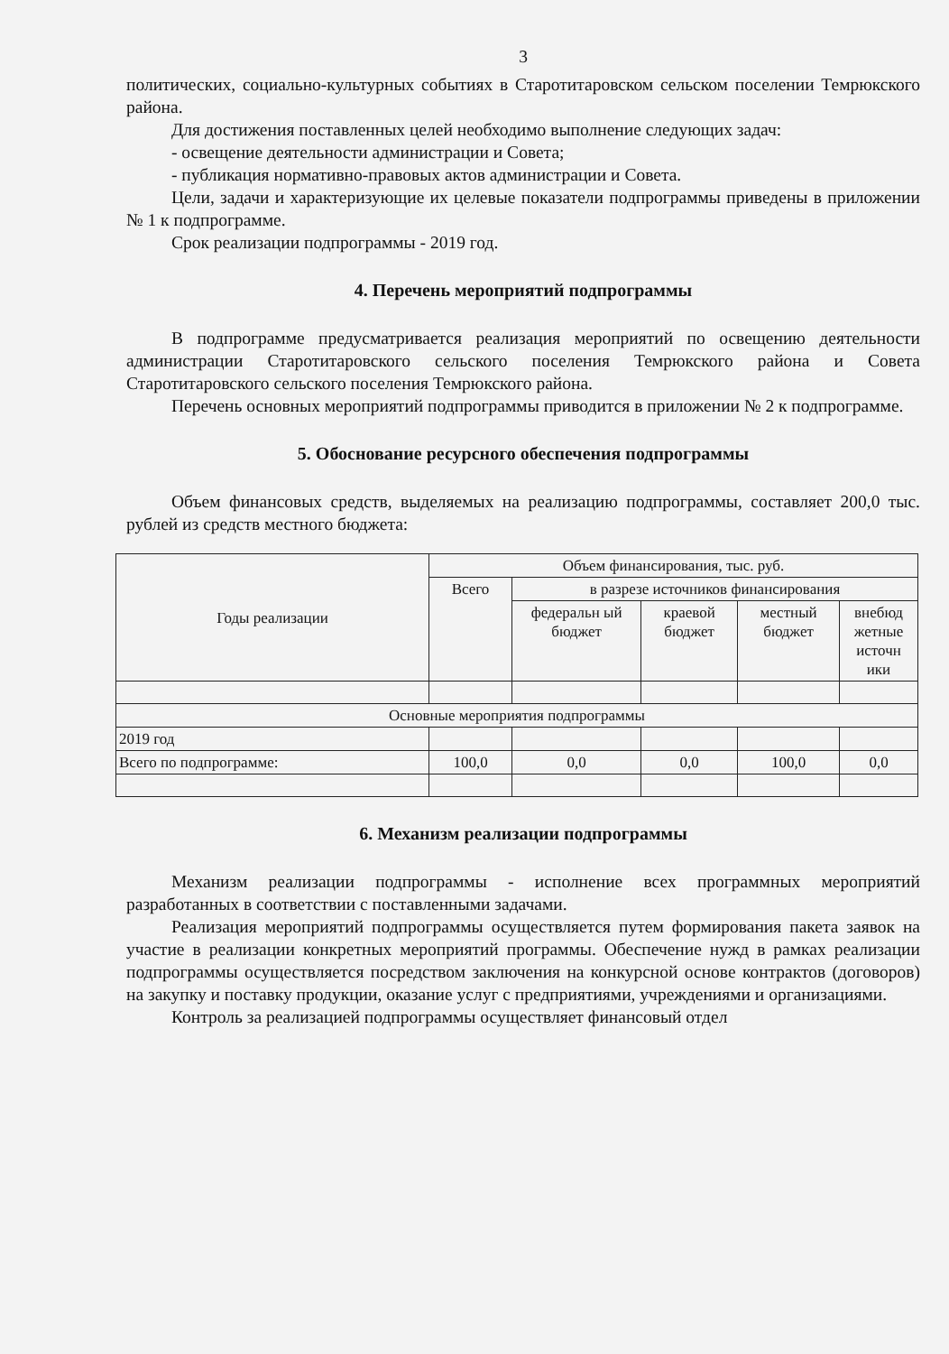3
политических, социально-культурных событиях в Старотитаровском сельском поселении Темрюкского района.
Для достижения поставленных целей необходимо выполнение следующих задач:
- освещение деятельности администрации и Совета;
- публикация нормативно-правовых актов администрации и Совета.
Цели, задачи и характеризующие их целевые показатели подпрограммы приведены в приложении № 1 к подпрограмме.
Срок реализации подпрограммы - 2019 год.
4. Перечень мероприятий подпрограммы
В подпрограмме предусматривается реализация мероприятий по освещению деятельности администрации Старотитаровского сельского поселения Темрюкского района и Совета Старотитаровского сельского поселения Темрюкского района.
Перечень основных мероприятий подпрограммы приводится в приложении № 2 к подпрограмме.
5. Обоснование ресурсного обеспечения подпрограммы
Объем финансовых средств, выделяемых на реализацию подпрограммы, составляет 200,0 тыс. рублей из средств местного бюджета:
| Годы реализации | Объем финансирования, тыс. руб. | | | | |
| --- | --- | --- | --- | --- | --- |
| | Всего | в разрезе источников финансирования | | | |
| | | федеральн ый бюджет | краевой бюджет | местный бюджет | внебюд жетные источн ики |
| Основные мероприятия подпрограммы | | | | | |
| 2019 год | | | | | |
| Всего по подпрограмме: | 100,0 | 0,0 | 0,0 | 100,0 | 0,0 |
6. Механизм реализации подпрограммы
Механизм реализации подпрограммы - исполнение всех программных мероприятий разработанных в соответствии с поставленными задачами.
Реализация мероприятий подпрограммы осуществляется путем формирования пакета заявок на участие в реализации конкретных мероприятий программы. Обеспечение нужд в рамках реализации подпрограммы осуществляется посредством заключения на конкурсной основе контрактов (договоров) на закупку и поставку продукции, оказание услуг с предприятиями, учреждениями и организациями.
Контроль за реализацией подпрограммы осуществляет финансовый отдел